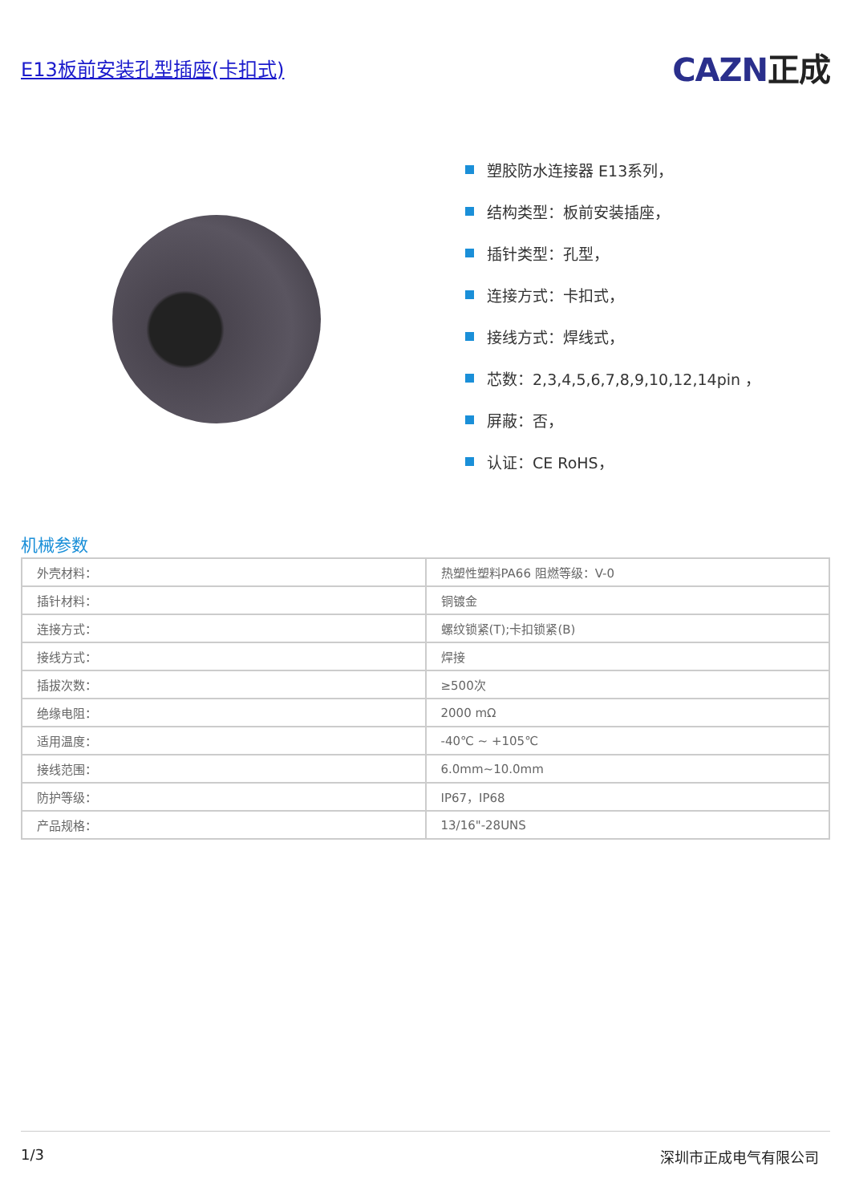E13板前安装孔型插座(卡扣式)
CAZN正成
塑胶防水连接器 E13系列，
结构类型：板前安装插座，
插针类型：孔型，
连接方式：卡扣式，
接线方式：焊线式，
芯数：2,3,4,5,6,7,8,9,10,12,14pin ，
屏蔽：否，
认证：CE RoHS，
机械参数
| 外壳材料： | 热塑性塑料PA66 阻燃等级：V-0 |
| 插针材料： | 铜镀金 |
| 连接方式： | 螺纹锁紧(T);卡扣锁紧(B) |
| 接线方式： | 焊接 |
| 插拔次数： | ≥500次 |
| 绝缘电阻： | 2000 mΩ |
| 适用温度： | -40℃ ~ +105℃ |
| 接线范围： | 6.0mm~10.0mm |
| 防护等级： | IP67，IP68 |
| 产品规格： | 13/16"-28UNS |
1/3 深圳市正成电气有限公司